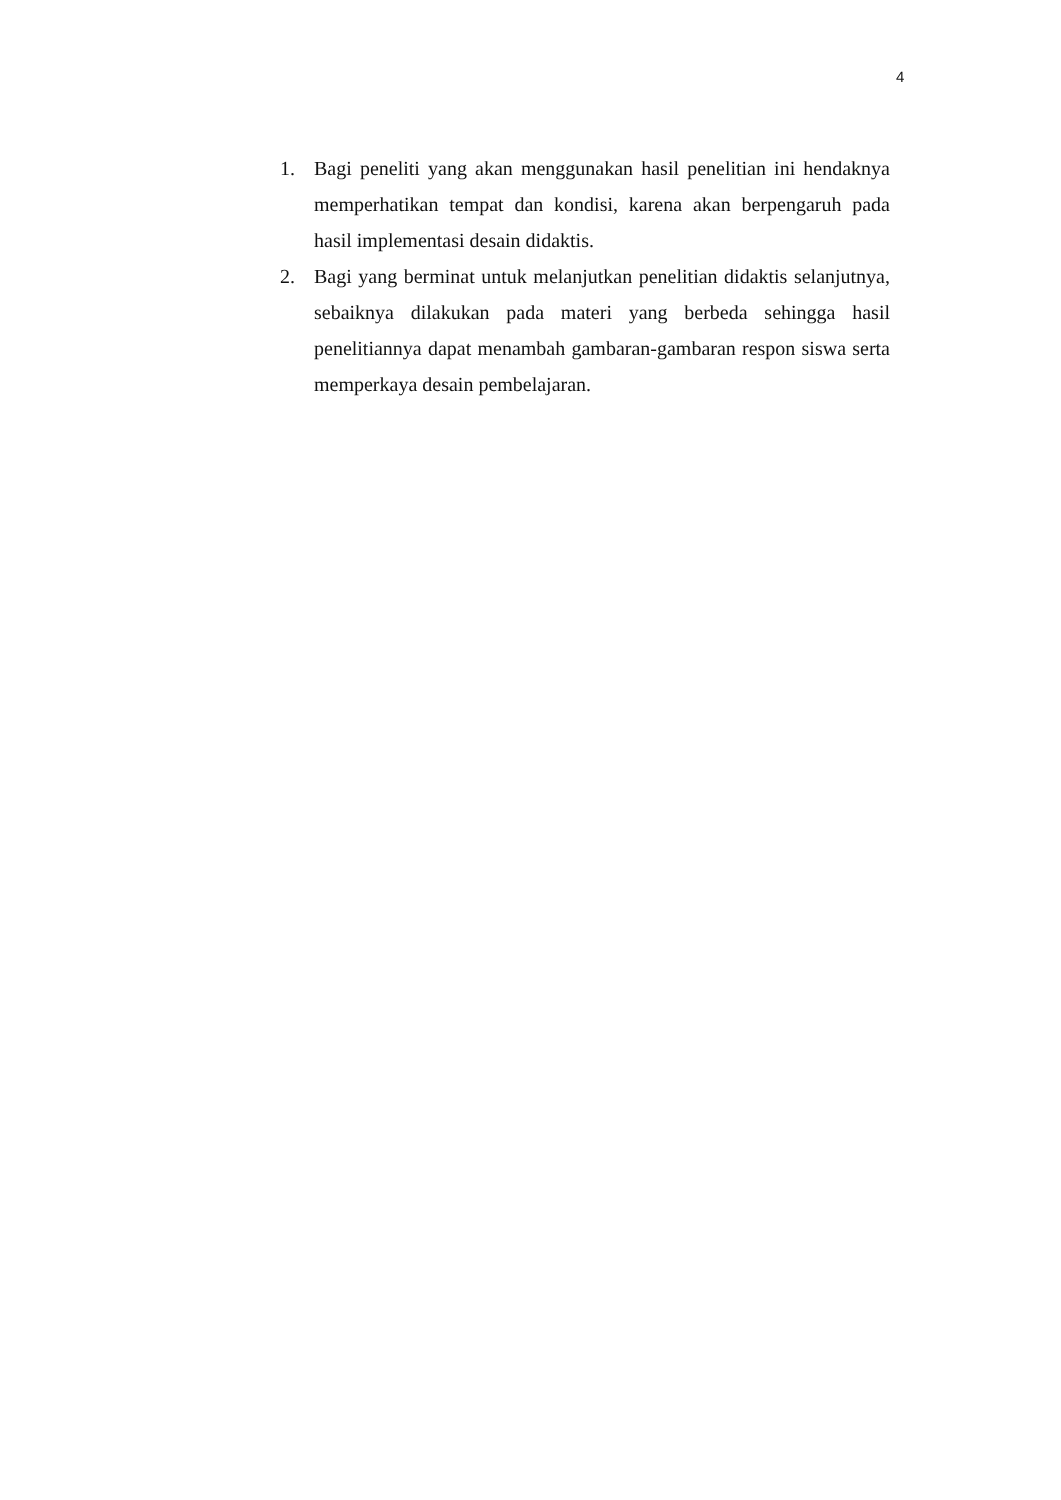4
1. Bagi peneliti yang akan menggunakan hasil penelitian ini hendaknya memperhatikan tempat dan kondisi, karena akan berpengaruh pada hasil implementasi desain didaktis.
2. Bagi yang berminat untuk melanjutkan penelitian didaktis selanjutnya, sebaiknya dilakukan pada materi yang berbeda sehingga hasil penelitiannya dapat menambah gambaran-gambaran respon siswa serta memperkaya desain pembelajaran.